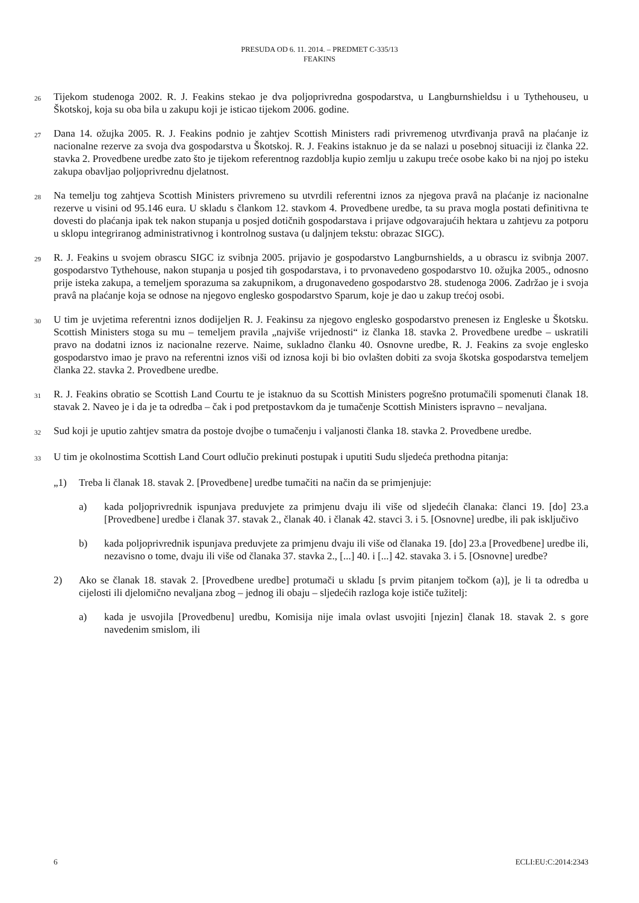PRESUDA OD 6. 11. 2014. – PREDMET C-335/13
FEAKINS
26
Tijekom studenoga 2002. R. J. Feakins stekao je dva poljoprivredna gospodarstva, u Langburnshieldsu i u Tythehouseu, u Škotskoj, koja su oba bila u zakupu koji je isticao tijekom 2006. godine.
27
Dana 14. ožujka 2005. R. J. Feakins podnio je zahtjev Scottish Ministers radi privremenog utvrđivanja pravâ na plaćanje iz nacionalne rezerve za svoja dva gospodarstva u Škotskoj. R. J. Feakins istaknuo je da se nalazi u posebnoj situaciji iz članka 22. stavka 2. Provedbene uredbe zato što je tijekom referentnog razdoblja kupio zemlju u zakupu treće osobe kako bi na njoj po isteku zakupa obavljao poljoprivrednu djelatnost.
28
Na temelju tog zahtjeva Scottish Ministers privremeno su utvrdili referentni iznos za njegova pravâ na plaćanje iz nacionalne rezerve u visini od 95.146 eura. U skladu s člankom 12. stavkom 4. Provedbene uredbe, ta su prava mogla postati definitivna te dovesti do plaćanja ipak tek nakon stupanja u posjed dotičnih gospodarstava i prijave odgovarajućih hektara u zahtjevu za potporu u sklopu integriranog administrativnog i kontrolnog sustava (u daljnjem tekstu: obrazac SIGC).
29
R. J. Feakins u svojem obrascu SIGC iz svibnja 2005. prijavio je gospodarstvo Langburnshields, a u obrascu iz svibnja 2007. gospodarstvo Tythehouse, nakon stupanja u posjed tih gospodarstava, i to prvonavedeno gospodarstvo 10. ožujka 2005., odnosno prije isteka zakupa, a temeljem sporazuma sa zakupnikom, a drugonavedeno gospodarstvo 28. studenoga 2006. Zadržao je i svoja pravâ na plaćanje koja se odnose na njegovo englesko gospodarstvo Sparum, koje je dao u zakup trećoj osobi.
30
U tim je uvjetima referentni iznos dodijeljen R. J. Feakinsu za njegovo englesko gospodarstvo prenesen iz Engleske u Škotsku. Scottish Ministers stoga su mu – temeljem pravila „najviše vrijednosti“ iz članka 18. stavka 2. Provedbene uredbe – uskratili pravo na dodatni iznos iz nacionalne rezerve. Naime, sukladno članku 40. Osnovne uredbe, R. J. Feakins za svoje englesko gospodarstvo imao je pravo na referentni iznos viši od iznosa koji bi bio ovlašten dobiti za svoja škotska gospodarstva temeljem članka 22. stavka 2. Provedbene uredbe.
31
R. J. Feakins obratio se Scottish Land Courtu te je istaknuo da su Scottish Ministers pogrešno protumačili spomenuti članak 18. stavak 2. Naveo je i da je ta odredba – čak i pod pretpostavkom da je tumačenje Scottish Ministers ispravno – nevaljana.
32
Sud koji je uputio zahtjev smatra da postoje dvojbe o tumačenju i valjanosti članka 18. stavka 2. Provedbene uredbe.
33
U tim je okolnostima Scottish Land Court odlučio prekinuti postupak i uputiti Sudu sljedeća prethodna pitanja:
„1) Treba li članak 18. stavak 2. [Provedbene] uredbe tumačiti na način da se primjenjuje:
a) kada poljoprivrednik ispunjava preduvjete za primjenu dvaju ili više od sljedećih članaka: članci 19. [do] 23.a [Provedbene] uredbe i članak 37. stavak 2., članak 40. i članak 42. stavci 3. i 5. [Osnovne] uredbe, ili pak isključivo
b) kada poljoprivrednik ispunjava preduvjete za primjenu dvaju ili više od članaka 19. [do] 23.a [Provedbene] uredbe ili, nezavisno o tome, dvaju ili više od članaka 37. stavka 2., [...] 40. i [...] 42. stavaka 3. i 5. [Osnovne] uredbe?
2) Ako se članak 18. stavak 2. [Provedbene uredbe] protumači u skladu [s prvim pitanjem točkom (a)], je li ta odredba u cijelosti ili djelomično nevaljana zbog – jednog ili obaju – sljedećih razloga koje ističe tužitelj:
a) kada je usvojila [Provedbenu] uredbu, Komisija nije imala ovlast usvojiti [njezin] članak 18. stavak 2. s gore navedenim smislom, ili
6 ECLI:EU:C:2014:2343